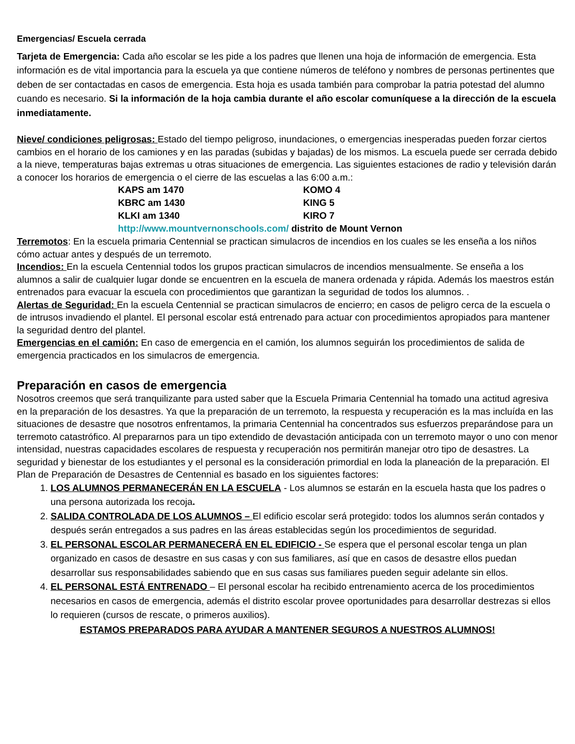Emergencias/ Escuela cerrada
Tarjeta de Emergencia: Cada año escolar se les pide a los padres que llenen una hoja de información de emergencia. Esta información es de vital importancia para la escuela ya que contiene números de teléfono y nombres de personas pertinentes que deben de ser contactadas en casos de emergencia. Esta hoja es usada también para comprobar la patria potestad del alumno cuando es necesario. Si la información de la hoja cambia durante el año escolar comuníquese a la dirección de la escuela inmediatamente.
Nieve/ condiciones peligrosas: Estado del tiempo peligroso, inundaciones, o emergencias inesperadas pueden forzar ciertos cambios en el horario de los camiones y en las paradas (subidas y bajadas) de los mismos. La escuela puede ser cerrada debido a la nieve, temperaturas bajas extremas u otras situaciones de emergencia. Las siguientes estaciones de radio y televisión darán a conocer los horarios de emergencia o el cierre de las escuelas a las 6:00 a.m.:
| KAPS am 1470 | KOMO 4 |
| KBRC am 1430 | KING 5 |
| KLKI am 1340 | KIRO 7 |
| http://www.mountvernonschools.com/ distrito de Mount Vernon | |
Terremotos: En la escuela primaria Centennial se practican simulacros de incendios en los cuales se les enseña a los niños cómo actuar antes y después de un terremoto.
Incendios: En la escuela Centennial todos los grupos practican simulacros de incendios mensualmente. Se enseña a los alumnos a salir de cualquier lugar donde se encuentren en la escuela de manera ordenada y rápida. Además los maestros están entrenados para evacuar la escuela con procedimientos que garantizan la seguridad de todos los alumnos. .
Alertas de Seguridad: En la escuela Centennial se practican simulacros de encierro; en casos de peligro cerca de la escuela o de intrusos invadiendo el plantel. El personal escolar está entrenado para actuar con procedimientos apropiados para mantener la seguridad dentro del plantel.
Emergencias en el camión: En caso de emergencia en el camión, los alumnos seguirán los procedimientos de salida de emergencia practicados en los simulacros de emergencia.
Preparación en casos de emergencia
Nosotros creemos que será tranquilizante para usted saber que la Escuela Primaria Centennial ha tomado una actitud agresiva en la preparación de los desastres. Ya que la preparación de un terremoto, la respuesta y recuperación es la mas incluída en las situaciones de desastre que nosotros enfrentamos, la primaria Centennial ha concentrados sus esfuerzos preparándose para un terremoto catastrófico. Al prepararnos para un tipo extendido de devastación anticipada con un terremoto mayor o uno con menor intensidad, nuestras capacidades escolares de respuesta y recuperación nos permitirán manejar otro tipo de desastres. La seguridad y bienestar de los estudiantes y el personal es la consideración primordial en loda la planeación de la preparación. El Plan de Preparación de Desastres de Centennial es basado en los siguientes factores:
1. LOS ALUMNOS PERMANECERÁN EN LA ESCUELA - Los alumnos se estarán en la escuela hasta que los padres o una persona autorizada los recoja.
2. SALIDA CONTROLADA DE LOS ALUMNOS – El edificio escolar será protegido: todos los alumnos serán contados y después serán entregados a sus padres en las áreas establecidas según los procedimientos de seguridad.
3. EL PERSONAL ESCOLAR PERMANECERÁ EN EL EDIFICIO - Se espera que el personal escolar tenga un plan organizado en casos de desastre en sus casas y con sus familiares, así que en casos de desastre ellos puedan desarrollar sus responsabilidades sabiendo que en sus casas sus familiares pueden seguir adelante sin ellos.
4. EL PERSONAL ESTÁ ENTRENADO – El personal escolar ha recibido entrenamiento acerca de los procedimientos necesarios en casos de emergencia, además el distrito escolar provee oportunidades para desarrollar destrezas si ellos lo requieren (cursos de rescate, o primeros auxilios).
ESTAMOS PREPARADOS PARA AYUDAR A MANTENER SEGUROS A NUESTROS ALUMNOS!